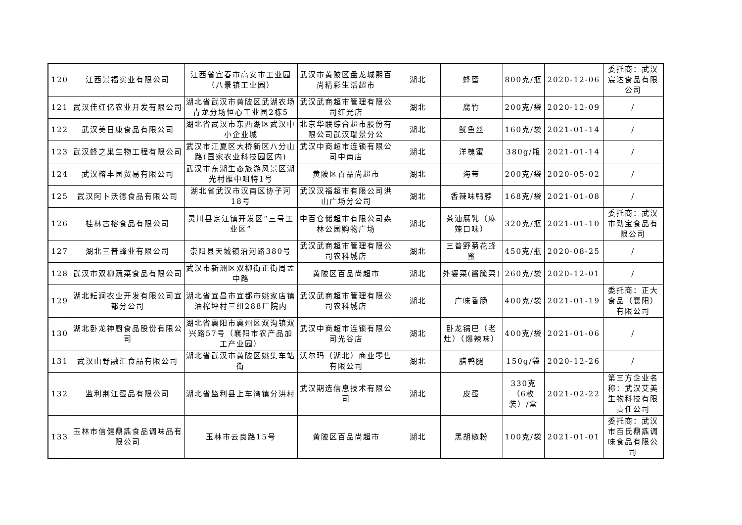| 120 | 江西景福实业有限公司 | 江西省宜春市高安市工业园（八景镇工业园） | 武汉市黄陂区盘龙城熙百尚精彩生活超市 | 湖北 | 蜂蜜 | 800克/瓶 | 2020-12-06 | 委托商：武汉宸达食品有限公司 |
| 121 | 武汉佳红亿农业开发有限公司 | 湖北省武汉市黄陂区武湖农场青龙分场恒心工业园2栋5 | 武汉武商超市管理有限公司红光店 | 湖北 | 腐竹 | 200克/袋 | 2020-12-09 | / |
| 122 | 武汉美日康食品有限公司 | 湖北省武汉市东西湖区武汉中小企业城 | 北京华联综合超市股份有限公司武汉瑞景分公 | 湖北 | 鱿鱼丝 | 160克/袋 | 2021-01-14 | / |
| 123 | 武汉蜂之巢生物工程有限公司 | 武汉市江夏区大桥新区八分山路(国家农业科技园区内) | 武汉中商超市连锁有限公司中南店 | 湖北 | 洋槐蜜 | 380g/瓶 | 2021-01-14 | / |
| 124 | 武汉榕丰园贸易有限公司 | 武汉市东湖生态旅游风景区湖光村雁中咀特1号 | 黄陂区百品尚超市 | 湖北 | 海带 | 200克/袋 | 2020-05-02 | / |
| 125 | 武汉阿卜沃德食品有限公司 | 湖北省武汉市汉南区协子河18号 | 武汉汉福超市有限公司洪山广场分公司 | 湖北 | 香辣味鸭脖 | 168克/袋 | 2021-01-08 | / |
| 126 | 桂林古榕食品有限公司 | 灵川县定江镇开发区“三号工业区” | 中百仓储超市有限公司森林公园购物广场 | 湖北 | 茶油腐乳（麻辣口味） | 320克/瓶 | 2021-01-10 | 委托商：武汉市劲宝食品有限公司 |
| 127 | 湖北三普蜂业有限公司 | 崇阳县天城镇沿河路380号 | 武汉武商超市管理有限公司农科城店 | 湖北 | 三普野菊花蜂蜜 | 450克/瓶 | 2020-08-25 | / |
| 128 | 武汉市双柳蔬菜食品有限公司 | 武汉市新洲区双柳街正街周孟中路 | 黄陂区百品尚超市 | 湖北 | 外婆菜(酱腌菜) | 260克/袋 | 2020-12-01 | / |
| 129 | 湖北耘涧农业开发有限公司宜都分公司 | 湖北省宜昌市宜都市姚家店镇油榨坪村三组288厂院内 | 武汉武商超市管理有限公司农科城店 | 湖北 | 广味香肠 | 400克/袋 | 2021-01-19 | 委托商：正大食品（襄阳）有限公司 |
| 130 | 湖北卧龙神厨食品股份有限公司 | 湖北省襄阳市襄州区双沟镇双兴路57号（襄阳市农产品加工产业园） | 武汉中商超市连锁有限公司光谷店 | 湖北 | 卧龙锅巴（老灶）（爆辣味） | 400克/袋 | 2021-01-06 | / |
| 131 | 武汉山野融汇食品有限公司 | 湖北省武汉市黄陂区姚集车站街 | 沃尔玛（湖北）商业零售有限公司 | 湖北 | 腊鸭腿 | 150g/袋 | 2020-12-26 | / |
| 132 | 监利荆江蛋品有限公司 | 湖北省监利县上车湾镇分洪村 | 武汉期选信息技术有限公司 | 湖北 | 皮蛋 | 330克（6枚装）/盒 | 2021-02-22 | 第三方企业名称：武汉艾美生物科技有限责任公司 |
| 133 | 玉林市信健鼎鼒食品调味品有限公司 | 玉林市云良路15号 | 黄陂区百品尚超市 | 湖北 | 黑胡椒粉 | 100克/袋 | 2021-01-01 | 委托商：武汉市百氏鼎鼒调味食品有限公司 |